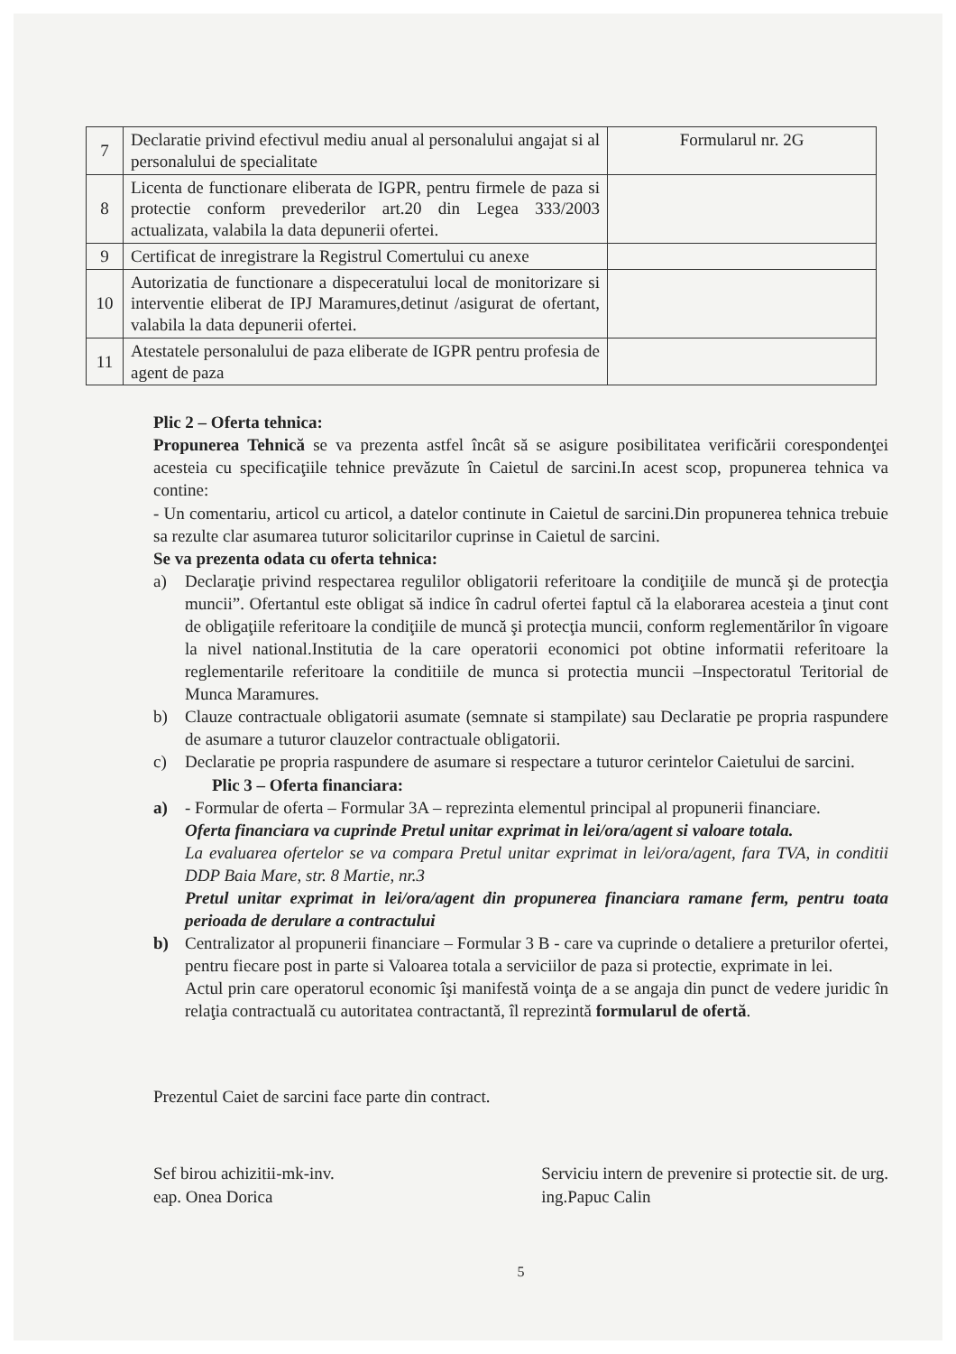| 7 | Declaratie privind efectivul mediu anual al personalului angajat si al personalului de specialitate | Formularul nr. 2G |
| 8 | Licenta de functionare eliberata de IGPR, pentru firmele de paza si protectie conform prevederilor art.20 din Legea 333/2003 actualizata, valabila la data depunerii ofertei. | |
| 9 | Certificat de inregistrare la Registrul Comertului cu anexe | |
| 10 | Autorizatia de functionare a dispeceratului local de monitorizare si interventie eliberat de IPJ Maramures,detinut /asigurat de ofertant, valabila la data depunerii ofertei. | |
| 11 | Atestatele personalului de paza eliberate de IGPR pentru profesia de agent de paza | |
Plic 2 – Oferta tehnica:
Propunerea Tehnică se va prezenta astfel încât să se asigure posibilitatea verificării corespondenţei acesteia cu specificaţiile tehnice prevăzute în Caietul de sarcini.In acest scop, propunerea tehnica va contine:
- Un comentariu, articol cu articol, a datelor continute in Caietul de sarcini.Din propunerea tehnica trebuie sa rezulte clar asumarea tuturor solicitarilor cuprinse in Caietul de sarcini.
Se va prezenta odata cu oferta tehnica:
a) Declaraţie privind respectarea regulilor obligatorii referitoare la condiţiile de muncă şi de protecţia muncii”. Ofertantul este obligat să indice în cadrul ofertei faptul că la elaborarea acesteia a ţinut cont de obligaţiile referitoare la condiţiile de muncă şi protecţia muncii, conform reglementărilor în vigoare la nivel national.Institutia de la care operatorii economici pot obtine informatii referitoare la reglementarile referitoare la conditiile de munca si protectia muncii –Inspectoratul Teritorial de Munca Maramures.
b) Clauze contractuale obligatorii asumate (semnate si stampilate) sau Declaratie pe propria raspundere de asumare a tuturor clauzelor contractuale obligatorii.
c) Declaratie pe propria raspundere de asumare si respectare a tuturor cerintelor Caietului de sarcini.
Plic 3 – Oferta financiara:
a) - Formular de oferta – Formular 3A – reprezinta elementul principal al propunerii financiare.
Oferta financiara va cuprinde Pretul unitar exprimat in lei/ora/agent si valoare totala.
La evaluarea ofertelor se va compara Pretul unitar exprimat in lei/ora/agent, fara TVA, in conditii DDP Baia Mare, str. 8 Martie, nr.3
Pretul unitar exprimat in lei/ora/agent din propunerea financiara ramane ferm, pentru toata perioada de derulare a contractului
b) Centralizator al propunerii financiare – Formular 3 B - care va cuprinde o detaliere a preturilor ofertei, pentru fiecare post in parte si Valoarea totala a serviciilor de paza si protectie, exprimate in lei.
Actul prin care operatorul economic îşi manifestă voinţa de a se angaja din punct de vedere juridic în relaţia contractuală cu autoritatea contractantă, îl reprezintă formularul de ofertă.
Prezentul Caiet de sarcini face parte din contract.
Sef birou achizitii-mk-inv.
eap. Onea Dorica
Serviciu intern de prevenire si protectie sit. de urg.
ing.Papuc Calin
5